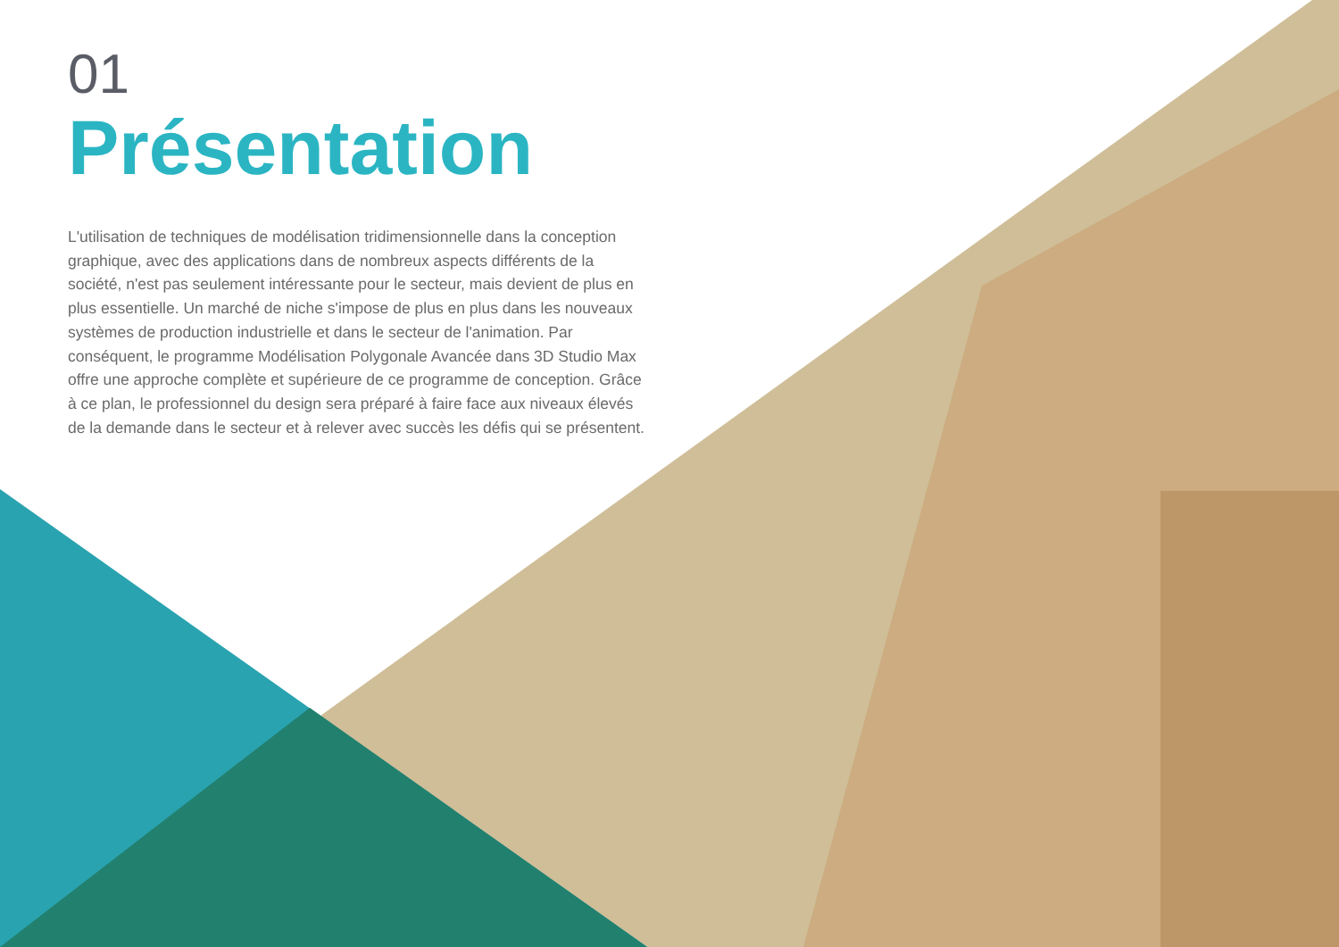01
Présentation
L'utilisation de techniques de modélisation tridimensionnelle dans la conception graphique, avec des applications dans de nombreux aspects différents de la société, n'est pas seulement intéressante pour le secteur, mais devient de plus en plus essentielle. Un marché de niche s'impose de plus en plus dans les nouveaux systèmes de production industrielle et dans le secteur de l'animation. Par conséquent, le programme Modélisation Polygonale Avancée dans 3D Studio Max offre une approche complète et supérieure de ce programme de conception. Grâce à ce plan, le professionnel du design sera préparé à faire face aux niveaux élevés de la demande dans le secteur et à relever avec succès les défis qui se présentent.